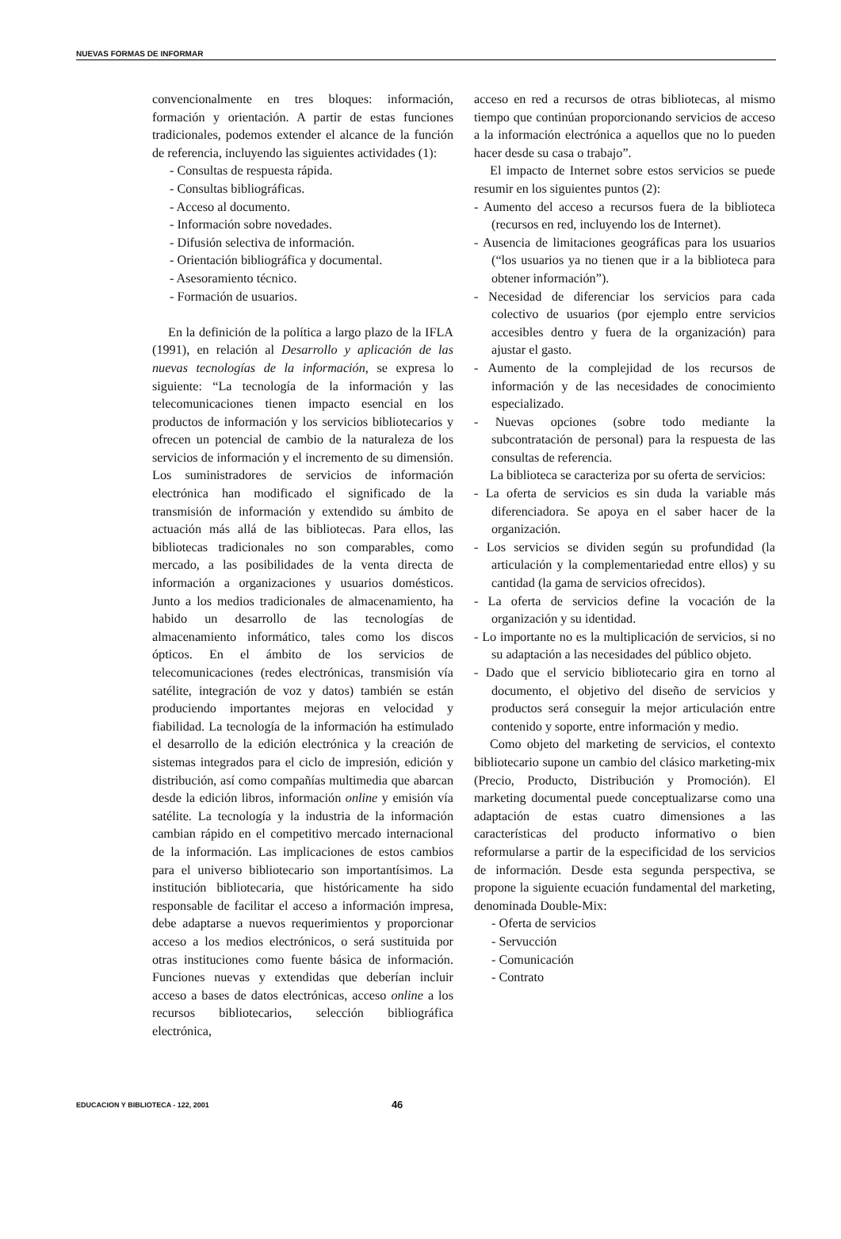NUEVAS FORMAS DE INFORMAR
convencionalmente en tres bloques: información, formación y orientación. A partir de estas funciones tradicionales, podemos extender el alcance de la función de referencia, incluyendo las siguientes actividades (1):
- Consultas de respuesta rápida.
- Consultas bibliográficas.
- Acceso al documento.
- Información sobre novedades.
- Difusión selectiva de información.
- Orientación bibliográfica y documental.
- Asesoramiento técnico.
- Formación de usuarios.
En la definición de la política a largo plazo de la IFLA (1991), en relación al Desarrollo y aplicación de las nuevas tecnologías de la información, se expresa lo siguiente: “La tecnología de la información y las telecomunicaciones tienen impacto esencial en los productos de información y los servicios bibliotecarios y ofrecen un potencial de cambio de la naturaleza de los servicios de información y el incremento de su dimensión. Los suministradores de servicios de información electrónica han modificado el significado de la transmisión de información y extendido su ámbito de actuación más allá de las bibliotecas. Para ellos, las bibliotecas tradicionales no son comparables, como mercado, a las posibilidades de la venta directa de información a organizaciones y usuarios domésticos. Junto a los medios tradicionales de almacenamiento, ha habido un desarrollo de las tecnologías de almacenamiento informático, tales como los discos ópticos. En el ámbito de los servicios de telecomunicaciones (redes electrónicas, transmisión vía satélite, integración de voz y datos) también se están produciendo importantes mejoras en velocidad y fiabilidad. La tecnología de la información ha estimulado el desarrollo de la edición electrónica y la creación de sistemas integrados para el ciclo de impresión, edición y distribución, así como compañías multimedia que abarcan desde la edición libros, información online y emisión vía satélite. La tecnología y la industria de la información cambian rápido en el competitivo mercado internacional de la información. Las implicaciones de estos cambios para el universo bibliotecario son importantísimos. La institución bibliotecaria, que históricamente ha sido responsable de facilitar el acceso a información impresa, debe adaptarse a nuevos requerimientos y proporcionar acceso a los medios electrónicos, o será sustituida por otras instituciones como fuente básica de información. Funciones nuevas y extendidas que deberían incluir acceso a bases de datos electrónicas, acceso online a los recursos bibliotecarios, selección bibliográfica electrónica,
acceso en red a recursos de otras bibliotecas, al mismo tiempo que continúan proporcionando servicios de acceso a la información electrónica a aquellos que no lo pueden hacer desde su casa o trabajo”.
El impacto de Internet sobre estos servicios se puede resumir en los siguientes puntos (2):
- Aumento del acceso a recursos fuera de la biblioteca (recursos en red, incluyendo los de Internet).
- Ausencia de limitaciones geográficas para los usuarios (“los usuarios ya no tienen que ir a la biblioteca para obtener información”).
- Necesidad de diferenciar los servicios para cada colectivo de usuarios (por ejemplo entre servicios accesibles dentro y fuera de la organización) para ajustar el gasto.
- Aumento de la complejidad de los recursos de información y de las necesidades de conocimiento especializado.
- Nuevas opciones (sobre todo mediante la subcontratación de personal) para la respuesta de las consultas de referencia.
La biblioteca se caracteriza por su oferta de servicios:
- La oferta de servicios es sin duda la variable más diferenciadora. Se apoya en el saber hacer de la organización.
- Los servicios se dividen según su profundidad (la articulación y la complementariedad entre ellos) y su cantidad (la gama de servicios ofrecidos).
- La oferta de servicios define la vocación de la organización y su identidad.
- Lo importante no es la multiplicación de servicios, si no su adaptación a las necesidades del público objeto.
- Dado que el servicio bibliotecario gira en torno al documento, el objetivo del diseño de servicios y productos será conseguir la mejor articulación entre contenido y soporte, entre información y medio.
Como objeto del marketing de servicios, el contexto bibliotecario supone un cambio del clásico marketing-mix (Precio, Producto, Distribución y Promoción). El marketing documental puede conceptualizarse como una adaptación de estas cuatro dimensiones a las características del producto informativo o bien reformularse a partir de la especificidad de los servicios de información. Desde esta segunda perspectiva, se propone la siguiente ecuación fundamental del marketing, denominada Double-Mix:
- Oferta de servicios
- Servucción
- Comunicación
- Contrato
EDUCACION Y BIBLIOTECA - 122, 2001 46